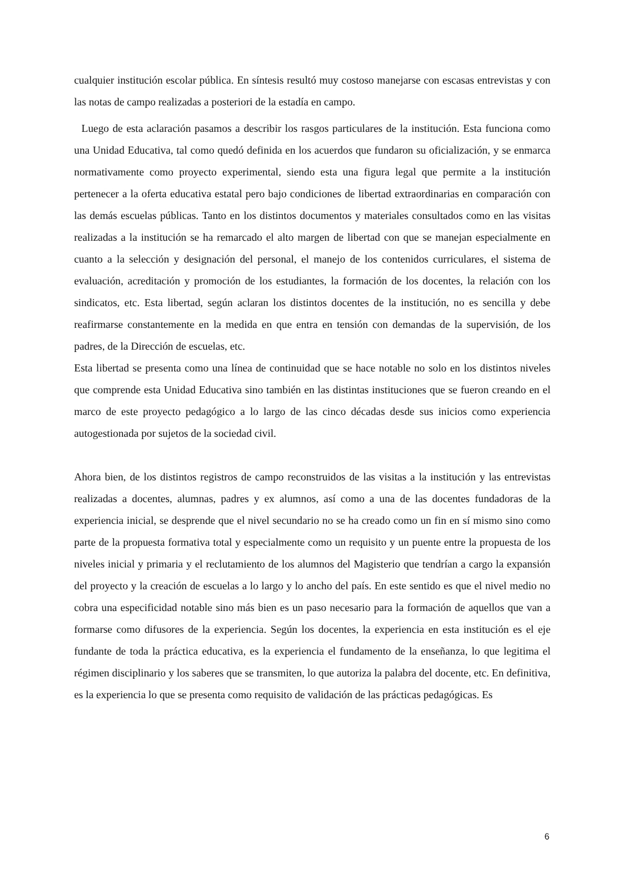cualquier institución escolar pública. En síntesis resultó muy costoso manejarse con escasas entrevistas y con las notas de campo realizadas a posteriori de la estadía en campo.
Luego de esta aclaración pasamos a describir los rasgos particulares de la institución. Esta funciona como una Unidad Educativa, tal como quedó definida en los acuerdos que fundaron su oficialización, y se enmarca normativamente como proyecto experimental, siendo esta una figura legal que permite a la institución pertenecer a la oferta educativa estatal pero bajo condiciones de libertad extraordinarias en comparación con las demás escuelas públicas. Tanto en los distintos documentos y materiales consultados como en las visitas realizadas a la institución se ha remarcado el alto margen de libertad con que se manejan especialmente en cuanto a la selección y designación del personal, el manejo de los contenidos curriculares, el sistema de evaluación, acreditación y promoción de los estudiantes, la formación de los docentes, la relación con los sindicatos, etc. Esta libertad, según aclaran los distintos docentes de la institución, no es sencilla y debe reafirmarse constantemente en la medida en que entra en tensión con demandas de la supervisión, de los padres, de la Dirección de escuelas, etc.
Esta libertad se presenta como una línea de continuidad que se hace notable no solo en los distintos niveles que comprende esta Unidad Educativa sino también en las distintas instituciones que se fueron creando en el marco de este proyecto pedagógico a lo largo de las cinco décadas desde sus inicios como experiencia autogestionada por sujetos de la sociedad civil.
Ahora bien, de los distintos registros de campo reconstruidos de las visitas a la institución y las entrevistas realizadas a docentes, alumnas, padres y ex alumnos, así como a una de las docentes fundadoras de la experiencia inicial, se desprende que el nivel secundario no se ha creado como un fin en sí mismo sino como parte de la propuesta formativa total y especialmente como un requisito y un puente entre la propuesta de los niveles inicial y primaria y el reclutamiento de los alumnos del Magisterio que tendrían a cargo la expansión del proyecto y la creación de escuelas a lo largo y lo ancho del país. En este sentido es que el nivel medio no cobra una especificidad notable sino más bien es un paso necesario para la formación de aquellos que van a formarse como difusores de la experiencia. Según los docentes, la experiencia en esta institución es el eje fundante de toda la práctica educativa, es la experiencia el fundamento de la enseñanza, lo que legitima el régimen disciplinario y los saberes que se transmiten, lo que autoriza la palabra del docente, etc. En definitiva, es la experiencia lo que se presenta como requisito de validación de las prácticas pedagógicas. Es
6